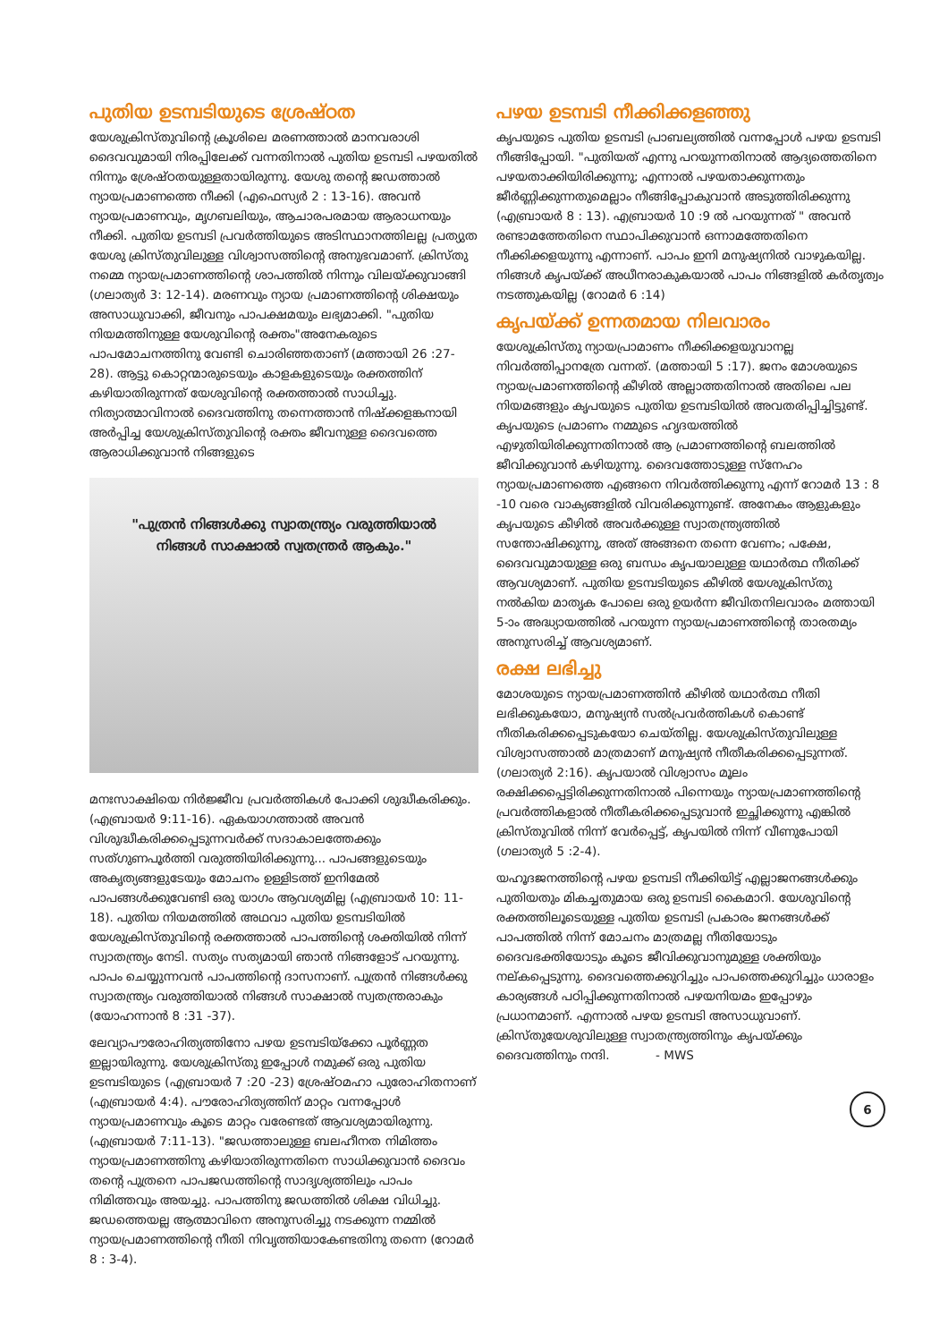പുതിയ ഉടമ്പടിയുടെ ശ്രേഷ്ഠത
യേശുക്രിസ്തുവിന്റെ ക്രൂശിലെ മരണത്താൽ മാനവരാശി ദൈവവുമായി നിരപ്പിലേക്ക് വന്നതിനാൽ പുതിയ ഉടമ്പടി പഴയതിൽ നിന്നും ശ്രേഷ്ഠതയുള്ളതായിരുന്നു. യേശു തന്റെ ജഡത്താൽ ന്യായപ്രമാണത്തെ നീക്കി (എഫെസ്യർ 2 : 13-16). അവൻ ന്യായപ്രമാണവും, മൃഗബലിയും, ആചാരപരമായ ആരാധനയും നീക്കി. പുതിയ ഉടമ്പടി പ്രവർത്തിയുടെ അടിസ്ഥാനത്തിലല്ല പ്രത്യുത യേശു ക്രിസ്തുവിലുള്ള വിശ്വാസത്തിന്റെ അനുഭവമാണ്. ക്രിസ്തു നമ്മെ ന്യായപ്രമാണത്തിന്റെ ശാപത്തിൽ നിന്നും വിലയ്ക്കുവാങ്ങി (ഗലാത്യർ 3: 12-14). മരണവും ന്യായ പ്രമാണത്തിന്റെ ശിക്ഷയും അസാധുവാക്കി, ജീവനും പാപക്ഷമയും ലഭ്യമാക്കി. "പുതിയ നിയമത്തിനുള്ള യേശുവിന്റെ രക്തം"അനേകരുടെ പാപമോചനത്തിനു വേണ്ടി ചൊരിഞ്ഞതാണ് (മത്തായി 26 :27-28). ആട്ടു കൊറ്റന്മാരുടെയും കാളകളുടെയും രക്തത്തിന് കഴിയാതിരുന്നത് യേശുവിന്റെ രക്തത്താൽ സാധിച്ചു. നിത്യാത്മാവിനാൽ ദൈവത്തിനു തന്നെത്താൻ നിഷ്ക്കളങ്കനായി അർപ്പിച്ച യേശുക്രിസ്തുവിന്റെ രക്തം ജീവനുള്ള ദൈവത്തെ ആരാധിക്കുവാൻ നിങ്ങളുടെ
"പുത്രൻ നിങ്ങൾക്കു സ്വാതന്ത്ര്യം വരുത്തിയാൽ നിങ്ങൾ സാക്ഷാൽ സ്വതന്ത്രർ ആകും."
മനഃസാക്ഷിയെ നിർജ്ജീവ പ്രവർത്തികൾ പോക്കി ശുദ്ധീകരിക്കും. (എബ്രായർ 9:11-16). ഏകയാഗത്താൽ അവൻ വിശുദ്ധീകരിക്കപ്പെടുന്നവർക്ക് സദാകാലത്തേക്കും സത്ഗുണപൂർത്തി വരുത്തിയിരിക്കുന്നു... പാപങ്ങളുടെയും അകൃത്യങ്ങളുടേയും മോചനം ഉള്ളിടത്ത് ഇനിമേൽ പാപങ്ങൾക്കുവേണ്ടി ഒരു യാഗം ആവശ്യമില്ല (എബ്രായർ 10: 11-18). പുതിയ നിയമത്തിൽ അഥവാ പുതിയ ഉടമ്പടിയിൽ യേശുക്രിസ്തുവിന്റെ രക്തത്താൽ പാപത്തിന്റെ ശക്തിയിൽ നിന്ന് സ്വാതന്ത്ര്യം നേടി. സത്യം സത്യമായി ഞാൻ നിങ്ങളോട് പറയുന്നു. പാപം ചെയ്യുന്നവൻ പാപത്തിന്റെ ദാസനാണ്. പുത്രൻ നിങ്ങൾക്കു സ്വാതന്ത്ര്യം വരുത്തിയാൽ നിങ്ങൾ സാക്ഷാൽ സ്വതന്ത്രരാകും (യോഹന്നാൻ 8 :31 -37).
ലേവ്യാപൗരോഹിത്യത്തിനോ പഴയ ഉടമ്പടിയ്ക്കോ പൂർണ്ണത ഇല്ലായിരുന്നു. യേശുക്രിസ്തു ഇപ്പോൾ നമുക്ക് ഒരു പുതിയ ഉടമ്പടിയുടെ (എബ്രായർ 7 :20 -23) ശ്രേഷ്ഠമഹാ പുരോഹിതനാണ് (എബ്രായർ 4:4). പൗരോഹിത്യത്തിന് മാറ്റം വന്നപ്പോൾ ന്യായപ്രമാണവും കൂടെ മാറ്റം വരേണ്ടത് ആവശ്യമായിരുന്നു. (എബ്രായർ 7:11-13). "ജഡത്താലുള്ള ബലഹീനത നിമിത്തം ന്യായപ്രമാണത്തിനു കഴിയാതിരുന്നതിനെ സാധിക്കുവാൻ ദൈവം തന്റെ പുത്രനെ പാപജഡത്തിന്റെ സാദൃശ്യത്തിലും പാപം നിമിത്തവും അയച്ചു. പാപത്തിനു ജഡത്തിൽ ശിക്ഷ വിധിച്ചു. ജഡത്തെയല്ല ആത്മാവിനെ അനുസരിച്ചു നടക്കുന്ന നമ്മിൽ ന്യായപ്രമാണത്തിന്റെ നീതി നിവൃത്തിയാകേണ്ടതിനു തന്നെ (റോമർ 8 : 3-4).
പഴയ ഉടമ്പടി നീക്കിക്കളഞ്ഞു
കൃപയുടെ പുതിയ ഉടമ്പടി പ്രാബല്യത്തിൽ വന്നപ്പോൾ പഴയ ഉടമ്പടി നീങ്ങിപ്പോയി. "പുതിയത് എന്നു പറയുന്നതിനാൽ ആദ്യത്തെതിനെ പഴയതാക്കിയിരിക്കുന്നു; എന്നാൽ പഴയതാക്കുന്നതും ജീർണ്ണിക്കുന്നതുമെല്ലാം നീങ്ങിപ്പോകുവാൻ അടുത്തിരിക്കുന്നു (എബ്രായർ 8 : 13). എബ്രായർ 10 :9 ൽ പറയുന്നത് " അവൻ രണ്ടാമത്തേതിനെ സ്ഥാപിക്കുവാൻ ഒന്നാമത്തേതിനെ നീക്കിക്കളയുന്നു എന്നാണ്. പാപം ഇനി മനുഷ്യനിൽ വാഴുകയില്ല. നിങ്ങൾ കൃപയ്ക്ക് അധീനരാകുകയാൽ പാപം നിങ്ങളിൽ കർതൃത്വം നടത്തുകയില്ല (റോമർ 6 :14)
കൃപയ്ക്ക് ഉന്നതമായ നിലവാരം
യേശുക്രിസ്തു ന്യായപ്രാമാണം നീക്കിക്കളയുവാനല്ല നിവർത്തിപ്പാനത്രേ വന്നത്. (മത്തായി 5 :17). ജനം മോശയുടെ ന്യായപ്രമാണത്തിന്റെ കീഴിൽ അല്ലാത്തതിനാൽ അതിലെ പല നിയമങ്ങളും കൃപയുടെ പുതിയ ഉടമ്പടിയിൽ അവതരിപ്പിച്ചിട്ടുണ്ട്. കൃപയുടെ പ്രമാണം നമ്മുടെ ഹൃദയത്തിൽ എഴുതിയിരിക്കുന്നതിനാൽ ആ പ്രമാണത്തിന്റെ ബലത്തിൽ ജീവിക്കുവാൻ കഴിയുന്നു. ദൈവത്തോടുള്ള സ്നേഹം ന്യായപ്രമാണത്തെ എങ്ങനെ നിവർത്തിക്കുന്നു എന്ന് റോമർ 13 : 8 -10 വരെ വാക്യങ്ങളിൽ വിവരിക്കുന്നുണ്ട്. അനേകം ആളുകളും കൃപയുടെ കീഴിൽ അവർക്കുള്ള സ്വാതന്ത്ര്യത്തിൽ സന്തോഷിക്കുന്നു, അത് അങ്ങനെ തന്നെ വേണം; പക്ഷേ, ദൈവവുമായുള്ള ഒരു ബന്ധം കൃപയാലുള്ള യഥാർത്ഥ നീതിക്ക് ആവശ്യമാണ്. പുതിയ ഉടമ്പടിയുടെ കീഴിൽ യേശുക്രിസ്തു നൽകിയ മാതൃക പോലെ ഒരു ഉയർന്ന ജീവിതനിലവാരം മത്തായി 5-ാം അദ്ധ്യായത്തിൽ പറയുന്ന ന്യായപ്രമാണത്തിന്റെ താരതമ്യം അനുസരിച്ച് ആവശ്യമാണ്.
രക്ഷ ലഭിച്ചു
മോശയുടെ ന്യായപ്രമാണത്തിൻ കീഴിൽ യഥാർത്ഥ നീതി ലഭിക്കുകയോ, മനുഷ്യൻ സൽപ്രവർത്തികൾ കൊണ്ട് നീതികരിക്കപ്പെടുകയോ ചെയ്തില്ല. യേശുക്രിസ്തുവിലുള്ള വിശ്വാസത്താൽ മാത്രമാണ് മനുഷ്യൻ നീതീകരിക്കപ്പെടുന്നത്. (ഗലാത്യർ 2:16). കൃപയാൽ വിശ്വാസം മൂലം രക്ഷിക്കപ്പെട്ടിരിക്കുന്നതിനാൽ പിന്നെയും ന്യായപ്രമാണത്തിന്റെ പ്രവർത്തികളാൽ നീതീകരിക്കപ്പെടുവാൻ ഇച്ഛിക്കുന്നു എങ്കിൽ ക്രിസ്തുവിൽ നിന്ന് വേർപ്പെട്ട്, കൃപയിൽ നിന്ന് വീണുപോയി (ഗലാത്യർ 5 :2-4).
യഹൂദജനത്തിന്റെ പഴയ ഉടമ്പടി നീക്കിയിട്ട് എല്ലാജനങ്ങൾക്കും പുതിയതും മികച്ചതുമായ ഒരു ഉടമ്പടി കൈമാറി. യേശുവിന്റെ രക്തത്തിലൂടെയുള്ള പുതിയ ഉടമ്പടി പ്രകാരം ജനങ്ങൾക്ക് പാപത്തിൽ നിന്ന് മോചനം മാത്രമല്ല നീതിയോടും ദൈവഭക്തിയോടും കൂടെ ജീവിക്കുവാനുമുള്ള ശക്തിയും നല്കപ്പെടുന്നു. ദൈവത്തെക്കുറിച്ചും പാപത്തെക്കുറിച്ചും ധാരാളം കാര്യങ്ങൾ പഠിപ്പിക്കുന്നതിനാൽ പഴയനിയമം ഇപ്പോഴും പ്രധാനമാണ്. എന്നാൽ പഴയ ഉടമ്പടി അസാധുവാണ്. ക്രിസ്തുയേശുവിലുള്ള സ്വാതന്ത്ര്യത്തിനും കൃപയ്ക്കും ദൈവത്തിനും നന്ദി. - MWS
6